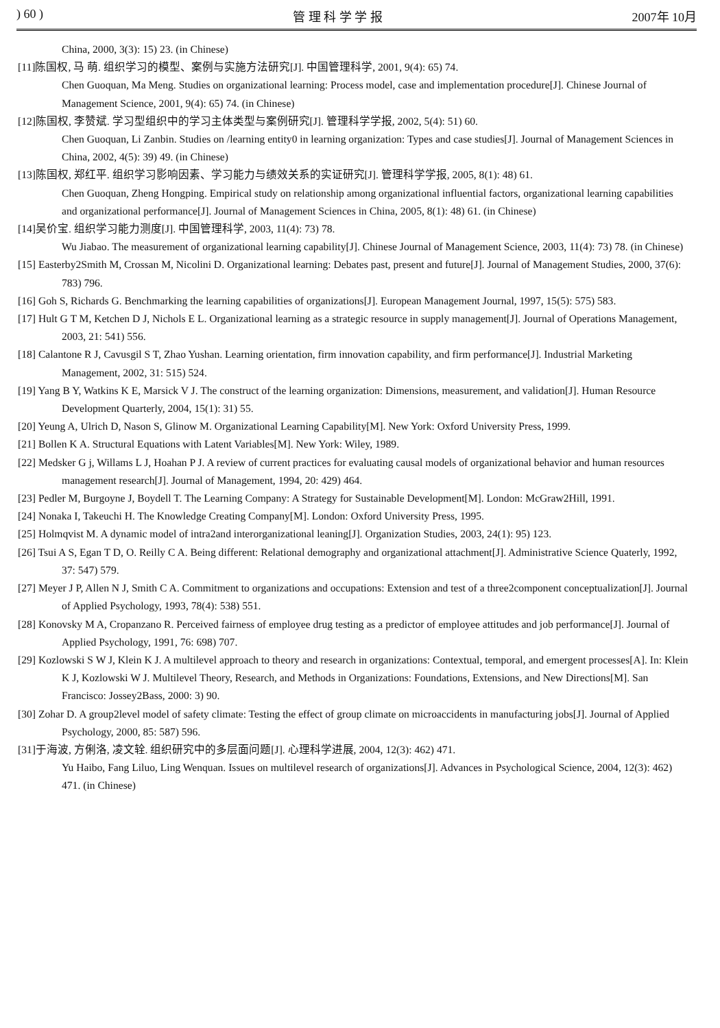) 60 ) 管 理 科 学 学 报 2007年 10月
China, 2000, 3(3): 15) 23. (in Chinese)
[11]陈国权, 马 萌. 组织学习的模型、案例与实施方法研究[J]. 中国管理科学, 2001, 9(4): 65) 74.
Chen Guoquan, Ma Meng. Studies on organizational learning: Process model, case and implementation procedure[J]. Chinese Journal of Management Science, 2001, 9(4): 65) 74. (in Chinese)
[12]陈国权, 李赞斌. 学习型组织中的学习主体类型与案例研究[J]. 管理科学学报, 2002, 5(4): 51) 60.
Chen Guoquan, Li Zanbin. Studies on /learning entity0 in learning organization: Types and case studies[J]. Journal of Management Sciences in China, 2002, 4(5): 39) 49. (in Chinese)
[13]陈国权, 郑红平. 组织学习影响因素、学习能力与绩效关系的实证研究[J]. 管理科学学报, 2005, 8(1): 48) 61.
Chen Guoquan, Zheng Hongping. Empirical study on relationship among organizational influential factors, organizational learning capabilities and organizational performance[J]. Journal of Management Sciences in China, 2005, 8(1): 48) 61. (in Chinese)
[14]吴价宝. 组织学习能力测度[J]. 中国管理科学, 2003, 11(4): 73) 78.
Wu Jiabao. The measurement of organizational learning capability[J]. Chinese Journal of Management Science, 2003, 11(4): 73) 78. (in Chinese)
[15] Easterby2Smith M, Crossan M, Nicolini D. Organizational learning: Debates past, present and future[J]. Journal of Management Studies, 2000, 37(6): 783) 796.
[16] Goh S, Richards G. Benchmarking the learning capabilities of organizations[J]. European Management Journal, 1997, 15(5): 575) 583.
[17] Hult G T M, Ketchen D J, Nichols E L. Organizational learning as a strategic resource in supply management[J]. Journal of Operations Management, 2003, 21: 541) 556.
[18] Calantone R J, Cavusgil S T, Zhao Yushan. Learning orientation, firm innovation capability, and firm performance[J]. Industrial Marketing Management, 2002, 31: 515) 524.
[19] Yang B Y, Watkins K E, Marsick V J. The construct of the learning organization: Dimensions, measurement, and validation[J]. Human Resource Development Quarterly, 2004, 15(1): 31) 55.
[20] Yeung A, Ulrich D, Nason S, Glinow M. Organizational Learning Capability[M]. New York: Oxford University Press, 1999.
[21] Bollen K A. Structural Equations with Latent Variables[M]. New York: Wiley, 1989.
[22] Medsker G j, Willams L J, Hoahan P J. A review of current practices for evaluating causal models of organizational behavior and human resources management research[J]. Journal of Management, 1994, 20: 429) 464.
[23] Pedler M, Burgoyne J, Boydell T. The Learning Company: A Strategy for Sustainable Development[M]. London: McGraw2Hill, 1991.
[24] Nonaka I, Takeuchi H. The Knowledge Creating Company[M]. London: Oxford University Press, 1995.
[25] Holmqvist M. A dynamic model of intra2and interorganizational leaning[J]. Organization Studies, 2003, 24(1): 95) 123.
[26] Tsui A S, Egan T D, O. Reilly C A. Being different: Relational demography and organizational attachment[J]. Administrative Science Quaterly, 1992, 37: 547) 579.
[27] Meyer J P, Allen N J, Smith C A. Commitment to organizations and occupations: Extension and test of a three2component conceptualization[J]. Journal of Applied Psychology, 1993, 78(4): 538) 551.
[28] Konovsky M A, Cropanzano R. Perceived fairness of employee drug testing as a predictor of employee attitudes and job performance[J]. Journal of Applied Psychology, 1991, 76: 698) 707.
[29] Kozlowski S W J, Klein K J. A multilevel approach to theory and research in organizations: Contextual, temporal, and emergent processes[A]. In: Klein K J, Kozlowski W J. Multilevel Theory, Research, and Methods in Organizations: Foundations, Extensions, and New Directions[M]. San Francisco: Jossey2Bass, 2000: 3) 90.
[30] Zohar D. A group2level model of safety climate: Testing the effect of group climate on microaccidents in manufacturing jobs[J]. Journal of Applied Psychology, 2000, 85: 587) 596.
[31]于海波, 方俐洛, 凌文辁. 组织研究中的多层面问题[J]. 心理科学进展, 2004, 12(3): 462) 471.
Yu Haibo, Fang Liluo, Ling Wenquan. Issues on multilevel research of organizations[J]. Advances in Psychological Science, 2004, 12(3): 462) 471. (in Chinese)